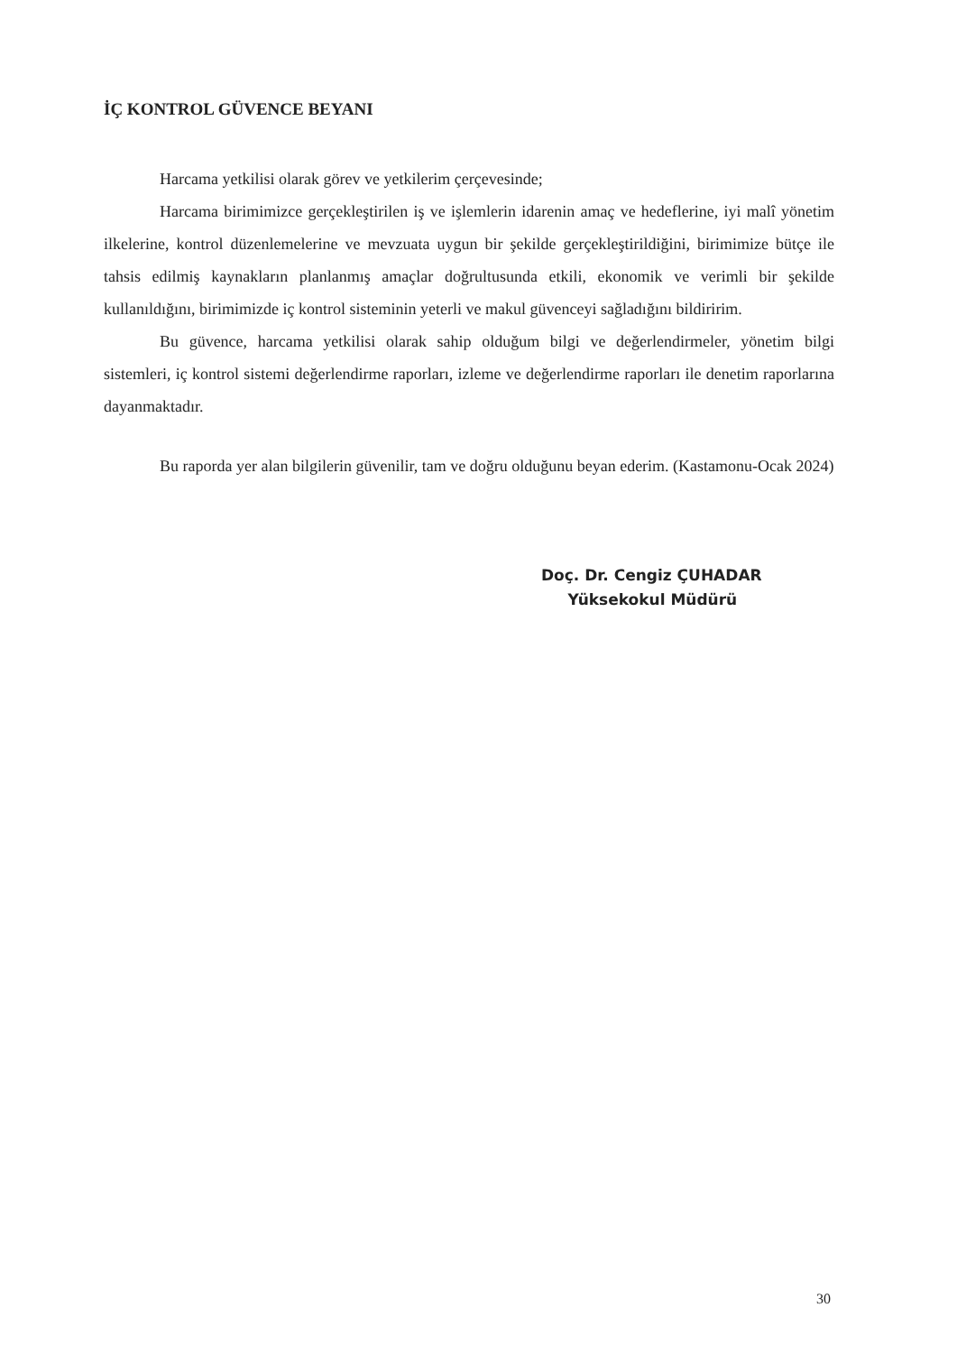İÇ KONTROL GÜVENCE BEYANI
Harcama yetkilisi olarak görev ve yetkilerim çerçevesinde;
Harcama birimimizce gerçekleştirilen iş ve işlemlerin idarenin amaç ve hedeflerine, iyi malî yönetim ilkelerine, kontrol düzenlemelerine ve mevzuata uygun bir şekilde gerçekleştirildiğini, birimimize bütçe ile tahsis edilmiş kaynakların planlanmış amaçlar doğrultusunda etkili, ekonomik ve verimli bir şekilde kullanıldığını, birimimizde iç kontrol sisteminin yeterli ve makul güvenceyi sağladığını bildiririm.
Bu güvence, harcama yetkilisi olarak sahip olduğum bilgi ve değerlendirmeler, yönetim bilgi sistemleri, iç kontrol sistemi değerlendirme raporları, izleme ve değerlendirme raporları ile denetim raporlarına dayanmaktadır.
Bu raporda yer alan bilgilerin güvenilir, tam ve doğru olduğunu beyan ederim. (Kastamonu-Ocak 2024)
Doç. Dr. Cengiz ÇUHADAR
Yüksekokul Müdürü
30